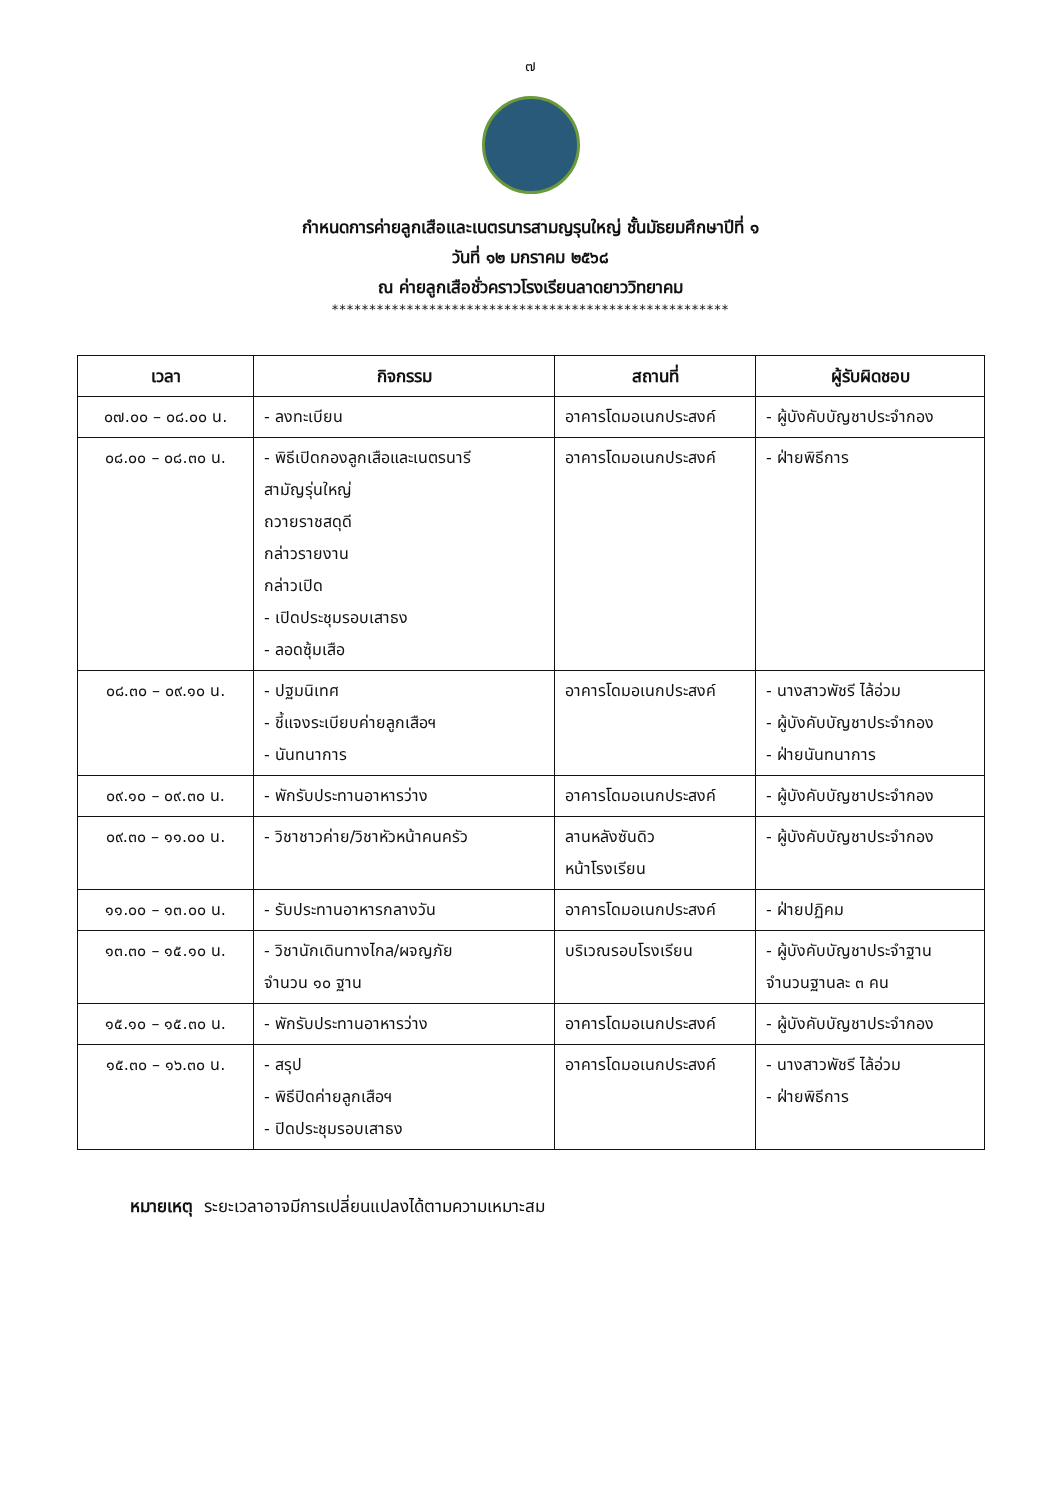๗
กำหนดการค่ายลูกเสือและเนตรนารสามญรุนใหญ่ ชั้นมัธยมศึกษาปีที่ ๑
วันที่ ๑๒ มกราคม ๒๕๖๘
ณ ค่ายลูกเสือชั่วคราวโรงเรียนลาดยาววิทยาคม
*****************************************************
| เวลา | กิจกรรม | สถานที่ | ผู้รับผิดชอบ |
| --- | --- | --- | --- |
| ๐๗.๐๐ – ๐๘.๐๐ น. | - ลงทะเบียน | อาคารโดมอเนกประสงค์ | - ผู้บังคับบัญชาประจำกอง |
| ๐๘.๐๐ – ๐๘.๓๐ น. | - พิธีเปิดกองลูกเสือและเนตรนารี สามัญรุ่นใหญ่ ถวายราชสดุดี กล่าวรายงาน กล่าวเปิด - เปิดประชุมรอบเสาธง - ลอดซุ้มเสือ | อาคารโดมอเนกประสงค์ | - ฝ่ายพิธีการ |
| ๐๘.๓๐ – ๐๙.๑๐ น. | - ปฐมนิเทศ - ชี้แจงระเบียบค่ายลูกเสือฯ - นันทนาการ | อาคารโดมอเนกประสงค์ | - นางสาวพัชรี ไล้อ่วม - ผู้บังคับบัญชาประจำกอง - ฝ่ายนันทนาการ |
| ๐๙.๑๐ – ๐๙.๓๐ น. | - พักรับประทานอาหารว่าง | อาคารโดมอเนกประสงค์ | - ผู้บังคับบัญชาประจำกอง |
| ๐๙.๓๐ – ๑๑.๐๐ น. | - วิชาชาวค่าย/วิชาหัวหน้าคนครัว | ลานหลังซันดิว หน้าโรงเรียน | - ผู้บังคับบัญชาประจำกอง |
| ๑๑.๐๐ – ๑๓.๐๐ น. | - รับประทานอาหารกลางวัน | อาคารโดมอเนกประสงค์ | - ฝ่ายปฏิคม |
| ๑๓.๓๐ – ๑๕.๑๐ น. | - วิชานักเดินทางไกล/ผจญภัย จำนวน ๑๐ ฐาน | บริเวณรอบโรงเรียน | - ผู้บังคับบัญชาประจำฐาน จำนวนฐานละ ๓ คน |
| ๑๕.๑๐ – ๑๕.๓๐ น. | - พักรับประทานอาหารว่าง | อาคารโดมอเนกประสงค์ | - ผู้บังคับบัญชาประจำกอง |
| ๑๕.๓๐ – ๑๖.๓๐ น. | - สรุป - พิธีปิดค่ายลูกเสือฯ - ปิดประชุมรอบเสาธง | อาคารโดมอเนกประสงค์ | - นางสาวพัชรี ไล้อ่วม - ฝ่ายพิธีการ |
หมายเหตุ ระยะเวลาอาจมีการเปลี่ยนแปลงได้ตามความเหมาะสม